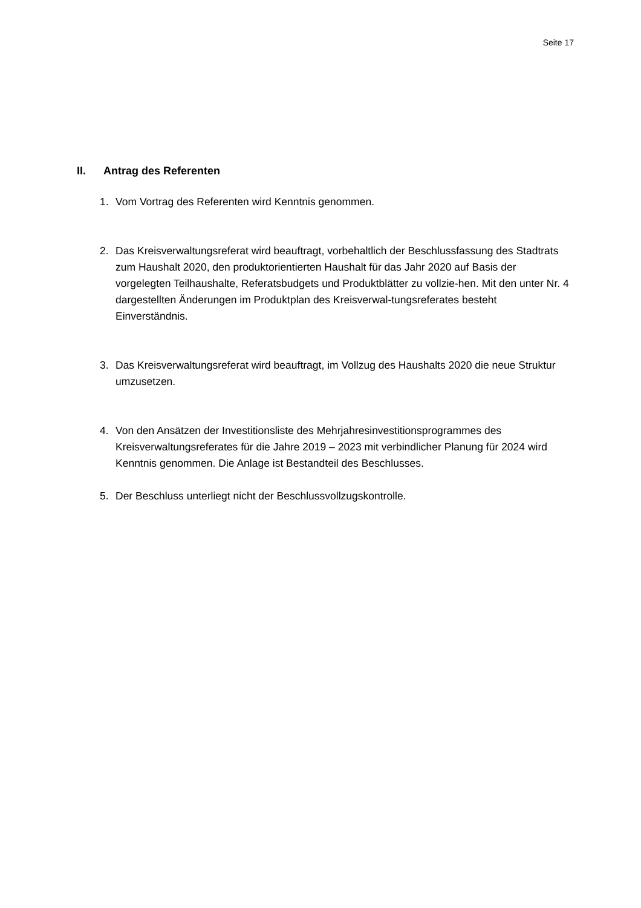Seite 17
II. Antrag des Referenten
1. Vom Vortrag des Referenten wird Kenntnis genommen.
2. Das Kreisverwaltungsreferat wird beauftragt, vorbehaltlich der Beschlussfassung des Stadtrats zum Haushalt 2020, den produktorientierten Haushalt für das Jahr 2020 auf Basis der vorgelegten Teilhaushalte, Referatsbudgets und Produktblätter zu vollzie-hen. Mit den unter Nr. 4 dargestellten Änderungen im Produktplan des Kreisverwal-tungsreferates besteht Einverständnis.
3. Das Kreisverwaltungsreferat wird beauftragt, im Vollzug des Haushalts 2020 die neue Struktur umzusetzen.
4. Von den Ansätzen der Investitionsliste des Mehrjahresinvestitionsprogrammes des Kreisverwaltungsreferates für die Jahre 2019 – 2023 mit verbindlicher Planung für 2024 wird Kenntnis genommen. Die Anlage ist Bestandteil des Beschlusses.
5. Der Beschluss unterliegt nicht der Beschlussvollzugskontrolle.